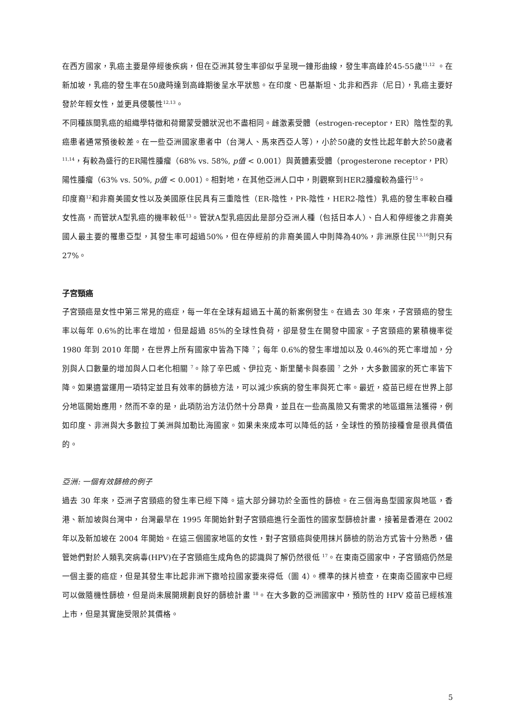在西方國家，乳癌主要是停經後疾病，但在亞洲其發生率卻似乎呈現一鐘形曲線，發生率高峰於45-55歲<sup>11,12</sup> 。在新加坡，乳癌的發生率在50歲時達到高峰期後呈水平狀態。在印度、巴基斯坦、北非和西非（尼日），乳癌主要好發於年輕女性，並更具侵襲性<sup>12,13</sup>。
不同種族間乳癌的組織學特徵和荷爾蒙受體狀況也不盡相同。雌激素受體（estrogen-receptor，ER）陰性型的乳癌患者通常預後較差。在一些亞洲國家患者中（台灣人、馬來西亞人等），小於50歲的女性比起年齡大於50歲者<sup>11,14</sup>，有較為盛行的ER陽性腫瘤（68% vs. 58%, p值 < 0.001）與黃體素受體（progesterone receptor，PR）陽性腫瘤（63% vs. 50%, p值 < 0.001）。相對地，在其他亞洲人口中，則觀察到HER2腫瘤較為盛行<sup>15</sup>。
印度裔<sup>12</sup>和非裔美國女性以及美國原住民具有三重陰性（ER-陰性，PR-陰性，HER2-陰性）乳癌的發生率較白種女性高，而管狀A型乳癌的機率較低<sup>13</sup>。管狀A型乳癌因此是部分亞洲人種（包括日本人）、白人和停經後之非裔美國人最主要的罹患亞型，其發生率可超過50%，但在停經前的非裔美國人中則降為40%，非洲原住民<sup>13,16</sup>則只有27%。
子宮頸癌
子宮頸癌是女性中第三常見的癌症，每一年在全球有超過五十萬的新案例發生。在過去 30 年來，子宮頸癌的發生率以每年 0.6%的比率在增加，但是超過 85%的全球性負荷，卻是發生在開發中國家。子宮頸癌的累積機率從 1980 年到 2010 年間，在世界上所有國家中皆為下降 <sup>7</sup>；每年 0.6%的發生率增加以及 0.46%的死亡率增加，分別與人口數量的增加與人口老化相關 <sup>7</sup>。除了辛巴威、伊拉克、斯里蘭卡與泰國 <sup>7</sup> 之外，大多數國家的死亡率皆下降。如果適當運用一項特定並且有效率的篩檢方法，可以減少疾病的發生率與死亡率。最近，疫苗已經在世界上部分地區開始應用，然而不幸的是，此項防治方法仍然十分昂貴，並且在一些高風險又有需求的地區還無法獲得，例如印度、非洲與大多數拉丁美洲與加勒比海國家。如果未來成本可以降低的話，全球性的預防接種會是很具價值的。
亞洲: 一個有效篩檢的例子
過去 30 年來，亞洲子宮頸癌的發生率已經下降。這大部分歸功於全面性的篩檢。在三個海島型國家與地區，香港、新加坡與台灣中，台灣最早在 1995 年開始針對子宮頸癌進行全面性的國家型篩檢計畫，接著是香港在 2002 年以及新加坡在 2004 年開始。在這三個國家地區的女性，對子宮頸癌與使用抹片篩檢的防治方式皆十分熟悉，儘管她們對於人類乳突病毒(HPV)在子宮頸癌生成角色的認識與了解仍然很低 <sup>17</sup>。在東南亞國家中，子宮頸癌仍然是一個主要的癌症，但是其發生率比起非洲下撒哈拉國家要來得低（圖 4）。標準的抹片檢查，在東南亞國家中已經可以做隨機性篩檢，但是尚未展開規劃良好的篩檢計畫 <sup>18</sup>。在大多數的亞洲國家中，預防性的 HPV 疫苗已經核准上市，但是其實施受限於其價格。
5